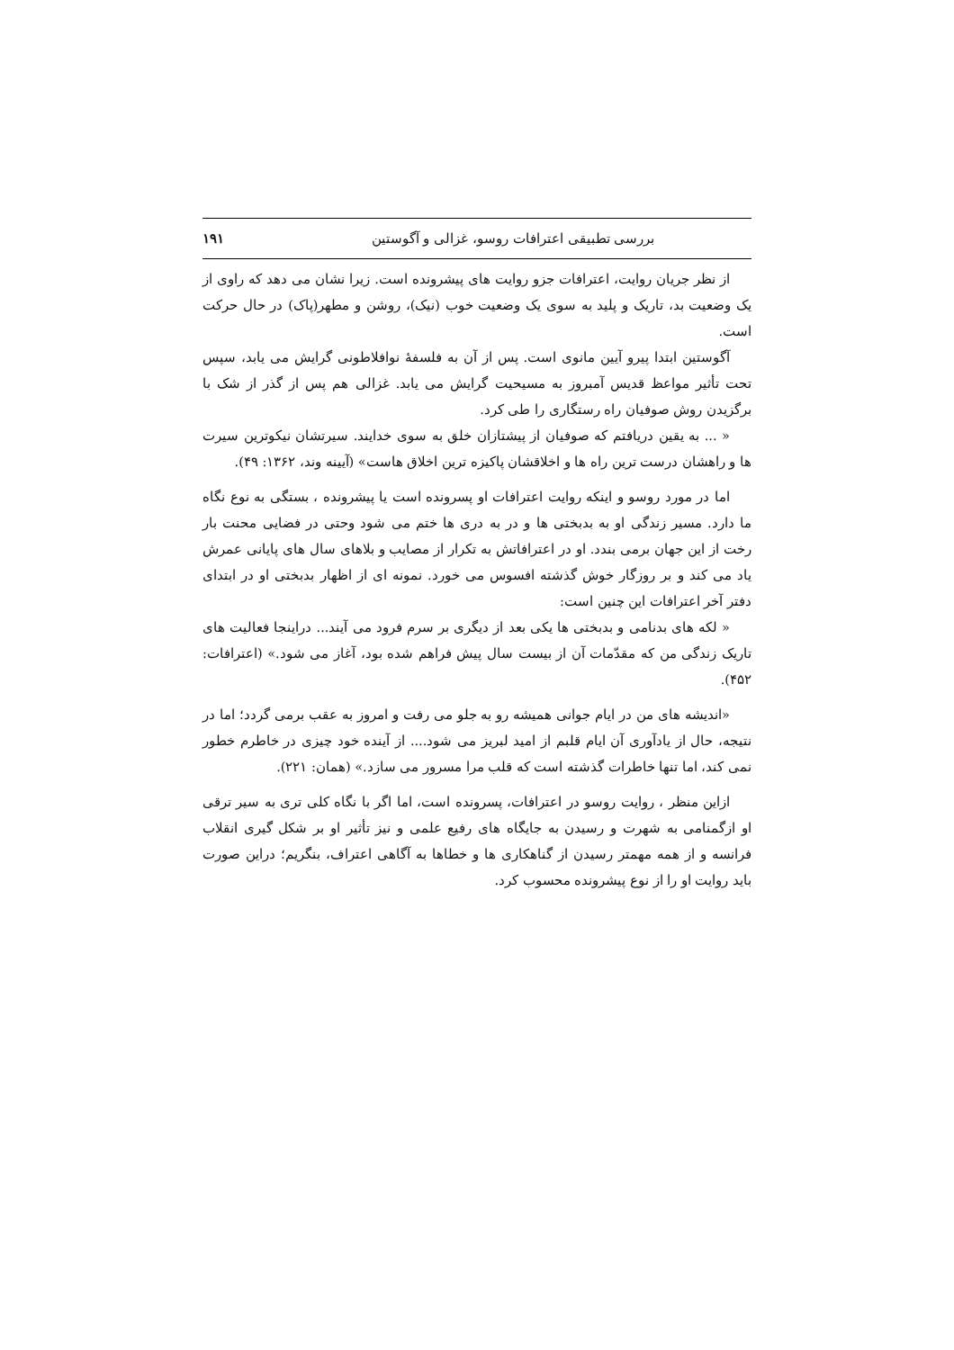بررسی تطبیقی اعترافات روسو، غزالی و آگوستین ۱۹۱
از نظر جریان روایت، اعترافات جزو روایت های پیشرونده است. زیرا نشان می دهد که راوی از یک وضعیت بد، تاریک و پلید به سوی یک وضعیت خوب (نیک)، روشن و مطهر(پاک) در حال حرکت است.
آگوستین ابتدا پیرو آیین مانوی است. پس از آن به فلسفهٔ نوافلاطونی گرایش می یابد، سپس تحت تأثیر مواعظ قدیس آمبروز به مسیحیت گرایش می یابد. غزالی هم پس از گذر از شک با برگزیدن روش صوفیان راه رستگاری را طی کرد.
« ... به یقین دریافتم که صوفیان از پیشتازان خلق به سوی خدایند. سیرتشان نیکوترین سیرت ها و راهشان درست ترین راه ها و اخلاقشان پاکیزه ترین اخلاق هاست» (آیینه وند، ۱۳۶۲: ۴۹).
اما در مورد روسو و اینکه روایت اعترافات او پسرونده است یا پیشرونده ، بستگی به نوع نگاه ما دارد. مسیر زندگی او به بدبختی ها و در به دری ها ختم می شود وحتی در فضایی محنت بار رخت از این جهان برمی بندد. او در اعترافاتش به تکرار از مصایب و بلاهای سال های پایانی عمرش یاد می کند و بر روزگار خوش گذشته افسوس می خورد. نمونه ای از اظهار بدبختی او در ابتدای دفتر آخر اعترافات این چنین است:
« لکه های بدنامی و بدبختی ها یکی بعد از دیگری بر سرم فرود می آیند... دراینجا فعالیت های تاریک زندگی من که مقدّمات آن از بیست سال پیش فراهم شده بود، آغاز می شود.» (اعترافات: ۴۵۲).
«اندیشه های من در ایام جوانی همیشه رو به جلو می رفت و امروز به عقب برمی گردد؛ اما در نتیجه، حال از یادآوری آن ایام قلبم از امید لبریز می شود.... از آینده خود چیزی در خاطرم خطور نمی کند، اما تنها خاطرات گذشته است که قلب مرا مسرور می سازد.» (همان: ۲۲۱).
ازاین منظر ، روایت روسو در اعترافات، پسرونده است، اما اگر با نگاه کلی تری به سیر ترقی او ازگمنامی به شهرت و رسیدن به جایگاه های رفیع علمی و نیز تأثیر او بر شکل گیری انقلاب فرانسه و از همه مهمتر رسیدن از گناهکاری ها و خطاها به آگاهی اعتراف، بنگریم؛ دراین صورت باید روایت او را از نوع پیشرونده محسوب کرد.